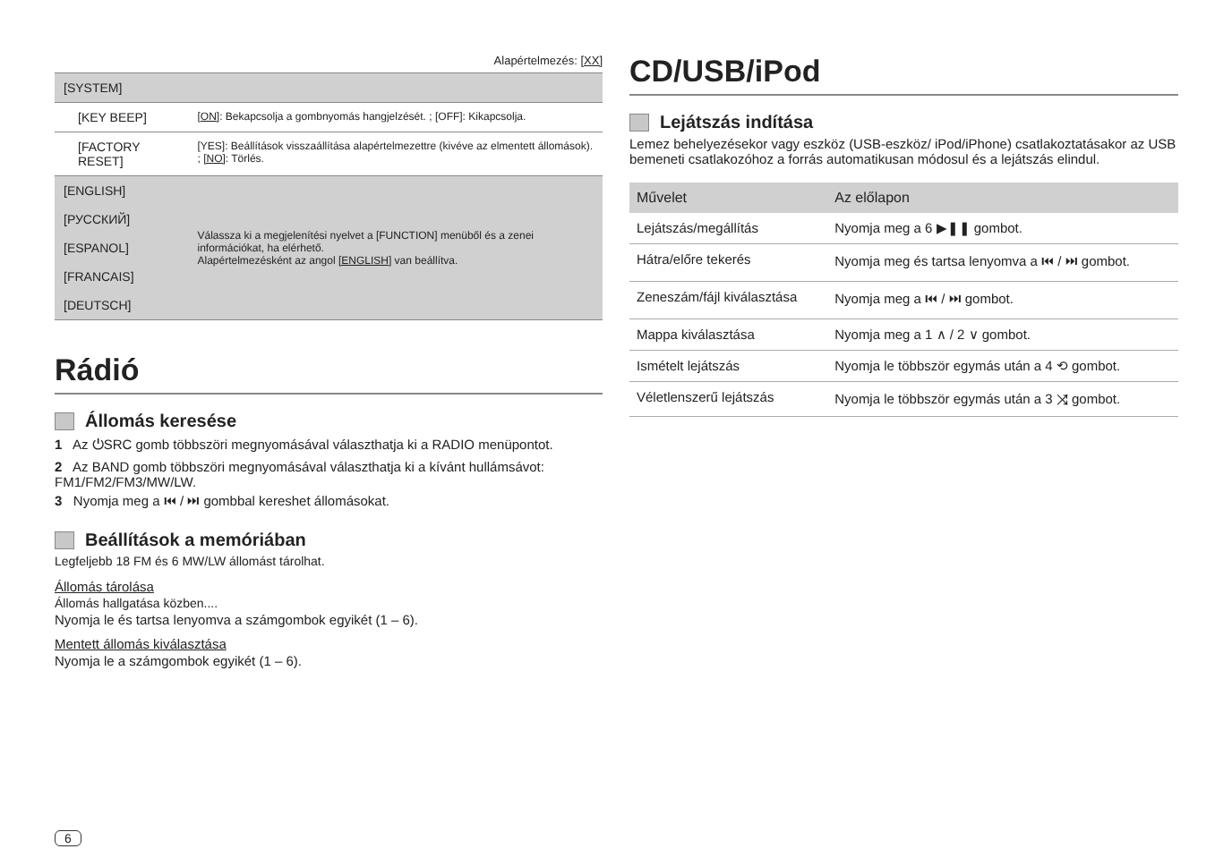Alapértelmezés: [XX]
| [SYSTEM] | |
| [KEY BEEP] | [ON] : Bekapcsolja a gombnyomás hangjelzését. ; [OFF]: Kikapcsolja. |
| [FACTORY RESET] | [YES]: Beállítások visszaállítása alapértelmezettre (kivéve az elmentett állomások). ; [NO] : Törlés. |
| [ENGLISH] | Válassza ki a megjelenítési nyelvet a [FUNCTION] menüből és a zenei információkat, ha elérhető. Alapértelmezésként az angol [ENGLISH] van beállítva. |
| [РУССКИЙ] | |
| [ESPANOL] | |
| [FRANCAIS] | |
| [DEUTSCH] | |
Rádió
Állomás keresése
1 Az ⏻SRC gomb többszöri megnyomásával választhatja ki a RADIO menüpontot.
2 Az BAND gomb többszöri megnyomásával választhatja ki a kívánt hullámsávot: FM1/FM2/FM3/MW/LW.
3 Nyomja meg a ⏮ / ⏭ gombbal kereshet állomásokat.
Beállítások a memóriában
Legfeljebb 18 FM és 6 MW/LW állomást tárolhat.
Állomás tárolása
Állomás hallgatása közben....
Nyomja le és tartsa lenyomva a számgombok egyikét (1 – 6).
Mentett állomás kiválasztása
Nyomja le a számgombok egyikét (1 – 6).
CD/USB/iPod
Lejátszás indítása
Lemez behelyezésekor vagy eszköz (USB-eszköz/ iPod/iPhone) csatlakoztatásakor az USB bemeneti csatlakozóhoz a forrás automatikusan módosul és a lejátszás elindul.
| Művelet | Az előlapon |
| --- | --- |
| Lejátszás/megállítás | Nyomja meg a 6 ▶❚❚ gombot. |
| Hátra/előre tekerés | Nyomja meg és tartsa lenyomva a ⏮ / ⏭ gombot. |
| Zeneszám/fájl kiválasztása | Nyomja meg a ⏮ / ⏭ gombot. |
| Mappa kiválasztása | Nyomja meg a 1 ∧ / 2 ∨ gombot. |
| Ismételt lejátszás | Nyomja le többször egymás után a 4 ⟲ gombot. |
| Véletlenszerű lejátszás | Nyomja le többször egymás után a 3 ⤨ gombot. |
6